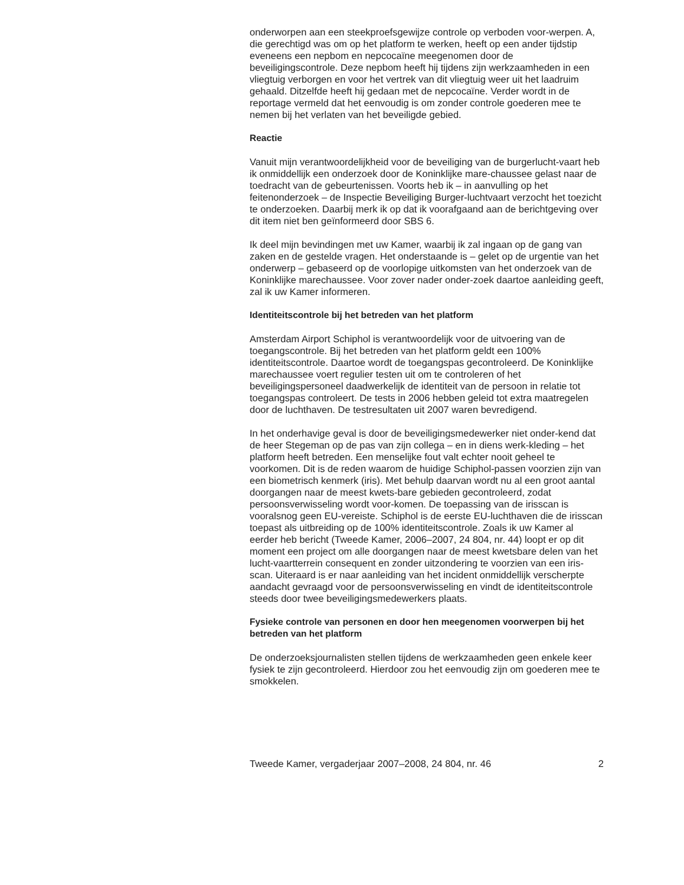onderworpen aan een steekproefsgewijze controle op verboden voor-werpen. A, die gerechtigd was om op het platform te werken, heeft op een ander tijdstip eveneens een nepbom en nepcocaïne meegenomen door de beveiligingscontrole. Deze nepbom heeft hij tijdens zijn werkzaamheden in een vliegtuig verborgen en voor het vertrek van dit vliegtuig weer uit het laadruim gehaald. Ditzelfde heeft hij gedaan met de nepcocaïne. Verder wordt in de reportage vermeld dat het eenvoudig is om zonder controle goederen mee te nemen bij het verlaten van het beveiligde gebied.
Reactie
Vanuit mijn verantwoordelijkheid voor de beveiliging van de burgerlucht-vaart heb ik onmiddellijk een onderzoek door de Koninklijke mare-chaussee gelast naar de toedracht van de gebeurtenissen. Voorts heb ik – in aanvulling op het feitenonderzoek – de Inspectie Beveiliging Burger-luchtvaart verzocht het toezicht te onderzoeken. Daarbij merk ik op dat ik voorafgaand aan de berichtgeving over dit item niet ben geïnformeerd door SBS 6.
Ik deel mijn bevindingen met uw Kamer, waarbij ik zal ingaan op de gang van zaken en de gestelde vragen. Het onderstaande is – gelet op de urgentie van het onderwerp – gebaseerd op de voorlopige uitkomsten van het onderzoek van de Koninklijke marechaussee. Voor zover nader onder-zoek daartoe aanleiding geeft, zal ik uw Kamer informeren.
Identiteitscontrole bij het betreden van het platform
Amsterdam Airport Schiphol is verantwoordelijk voor de uitvoering van de toegangscontrole. Bij het betreden van het platform geldt een 100% identiteitscontrole. Daartoe wordt de toegangspas gecontroleerd. De Koninklijke marechaussee voert regulier testen uit om te controleren of het beveiligingspersoneel daadwerkelijk de identiteit van de persoon in relatie tot toegangspas controleert. De tests in 2006 hebben geleid tot extra maatregelen door de luchthaven. De testresultaten uit 2007 waren bevredigend.
In het onderhavige geval is door de beveiligingsmedewerker niet onder-kend dat de heer Stegeman op de pas van zijn collega – en in diens werk-kleding – het platform heeft betreden. Een menselijke fout valt echter nooit geheel te voorkomen. Dit is de reden waarom de huidige Schiphol-passen voorzien zijn van een biometrisch kenmerk (iris). Met behulp daarvan wordt nu al een groot aantal doorgangen naar de meest kwets-bare gebieden gecontroleerd, zodat persoonsverwisseling wordt voor-komen. De toepassing van de irisscan is vooralsnog geen EU-vereiste. Schiphol is de eerste EU-luchthaven die de irisscan toepast als uitbreiding op de 100% identiteitscontrole. Zoals ik uw Kamer al eerder heb bericht (Tweede Kamer, 2006–2007, 24 804, nr. 44) loopt er op dit moment een project om alle doorgangen naar de meest kwetsbare delen van het lucht-vaartterrein consequent en zonder uitzondering te voorzien van een iris-scan. Uiteraard is er naar aanleiding van het incident onmiddellijk verscherpte aandacht gevraagd voor de persoonsverwisseling en vindt de identiteitscontrole steeds door twee beveiligingsmedewerkers plaats.
Fysieke controle van personen en door hen meegenomen voorwerpen bij het betreden van het platform
De onderzoeksjournalisten stellen tijdens de werkzaamheden geen enkele keer fysiek te zijn gecontroleerd. Hierdoor zou het eenvoudig zijn om goederen mee te smokkelen.
Tweede Kamer, vergaderjaar 2007–2008, 24 804, nr. 46 2